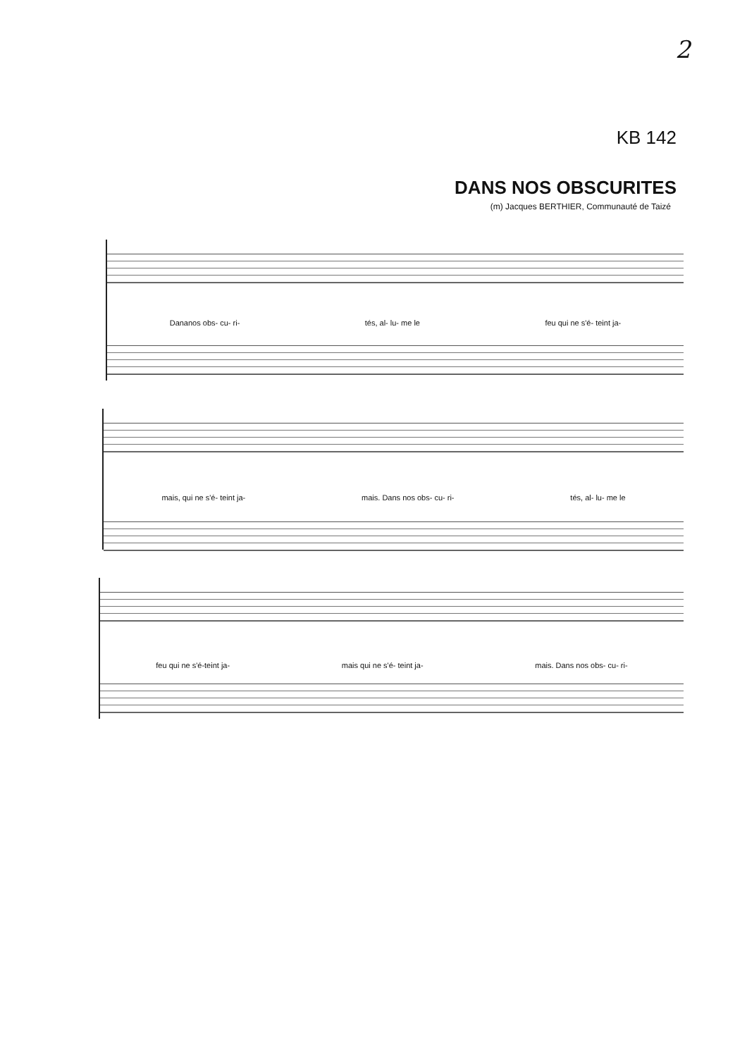2
KB 142
DANS NOS OBSCURITES
(m) Jacques BERTHIER, Communauté de Taizé
Dananos obs- cu- ri- tés, al- lu- me le feu qui ne s'é- teint ja-
mais, qui ne s'é- teint ja- mais. Dans nos obs- cu- ri- tés, al- lu- me le
feu qui ne s'é-teint ja- mais qui ne s'é- teint ja- mais. Dans nos obs- cu- ri-